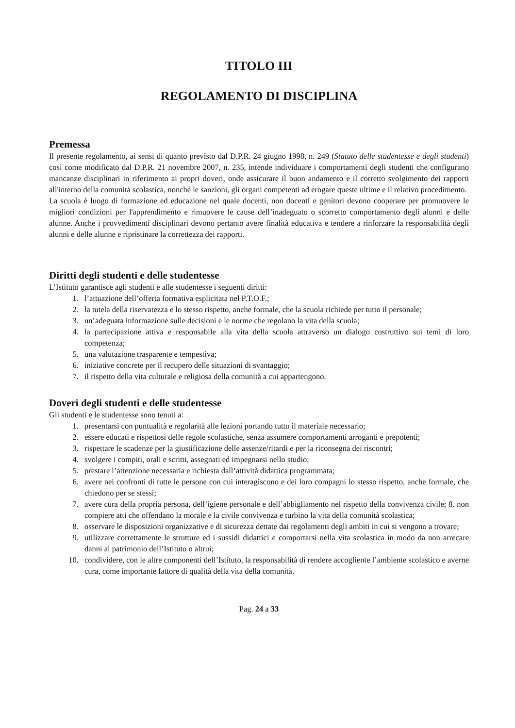TITOLO III
REGOLAMENTO DI DISCIPLINA
Premessa
Il presente regolamento, ai sensi di quanto previsto dal D.P.R. 24 giugno 1998, n. 249 (Statuto delle studentesse e degli studenti) così come modificato dal D.P.R. 21 novembre 2007, n. 235, intende individuare i comportamenti degli studenti che configurano mancanze disciplinari in riferimento ai propri doveri, onde assicurare il buon andamento e il corretto svolgimento dei rapporti all'interno della comunità scolastica, nonché le sanzioni, gli organi competenti ad erogare queste ultime e il relativo procedimento.
La scuola è luogo di formazione ed educazione nel quale docenti, non docenti e genitori devono cooperare per promuovere le migliori condizioni per l'apprendimento e rimuovere le cause dell’inadeguato o scorretto comportamento degli alunni e delle alunne. Anche i provvedimenti disciplinari devono pertanto avere finalità educativa e tendere a rinforzare la responsabilità degli alunni e delle alunne e ripristinare la correttezza dei rapporti.
Diritti degli studenti e delle studentesse
L’Istituto garantisce agli studenti e alle studentesse i seguenti diritti:
1. l’attuazione dell’offerta formativa esplicitata nel P.T.O.F.;
2. la tutela della riservatezza e lo stesso rispetto, anche formale, che la scuola richiede per tutto il personale;
3. un’adeguata informazione sulle decisioni e le norme che regolano la vita della scuola;
4. la partecipazione attiva e responsabile alla vita della scuola attraverso un dialogo costruttivo sui temi di loro competenza;
5. una valutazione trasparente e tempestiva;
6. iniziative concrete per il recupero delle situazioni di svantaggio;
7. il rispetto della vita culturale e religiosa della comunità a cui appartengono.
Doveri degli studenti e delle studentesse
Gli studenti e le studentesse sono tenuti a:
1. presentarsi con puntualità e regolarità alle lezioni portando tutto il materiale necessario;
2. essere educati e rispettosi delle regole scolastiche, senza assumere comportamenti arroganti e prepotenti;
3. rispettare le scadenze per la giustificazione delle assenze/ritardi e per la riconsegna dei riscontri;
4. svolgere i compiti, orali e scritti, assegnati ed impegnarsi nello studio;
5. prestare l’attenzione necessaria e richiesta dall’attività didattica programmata;
6. avere nei confronti di tutte le persone con cui interagiscono e dei loro compagni lo stesso rispetto, anche formale, che chiedono per se stessi;
7. avere cura della propria persona, dell’igiene personale e dell’abbigliamento nel rispetto della convivenza civile; 8. non compiere atti che offendano la morale e la civile convivenza e turbino la vita della comunità scolastica;
8. osservare le disposizioni organizzative e di sicurezza dettate dai regolamenti degli ambiti in cui si vengono a trovare;
9. utilizzare correttamente le strutture ed i sussidi didattici e comportarsi nella vita scolastica in modo da non arrecare danni al patrimonio dell’Istituto o altrui;
10. condividere, con le altre componenti dell’Istituto, la responsabilità di rendere accogliente l’ambiente scolastico e averne cura, come importante fattore di qualità della vita della comunità.
Pag. 24 a 33